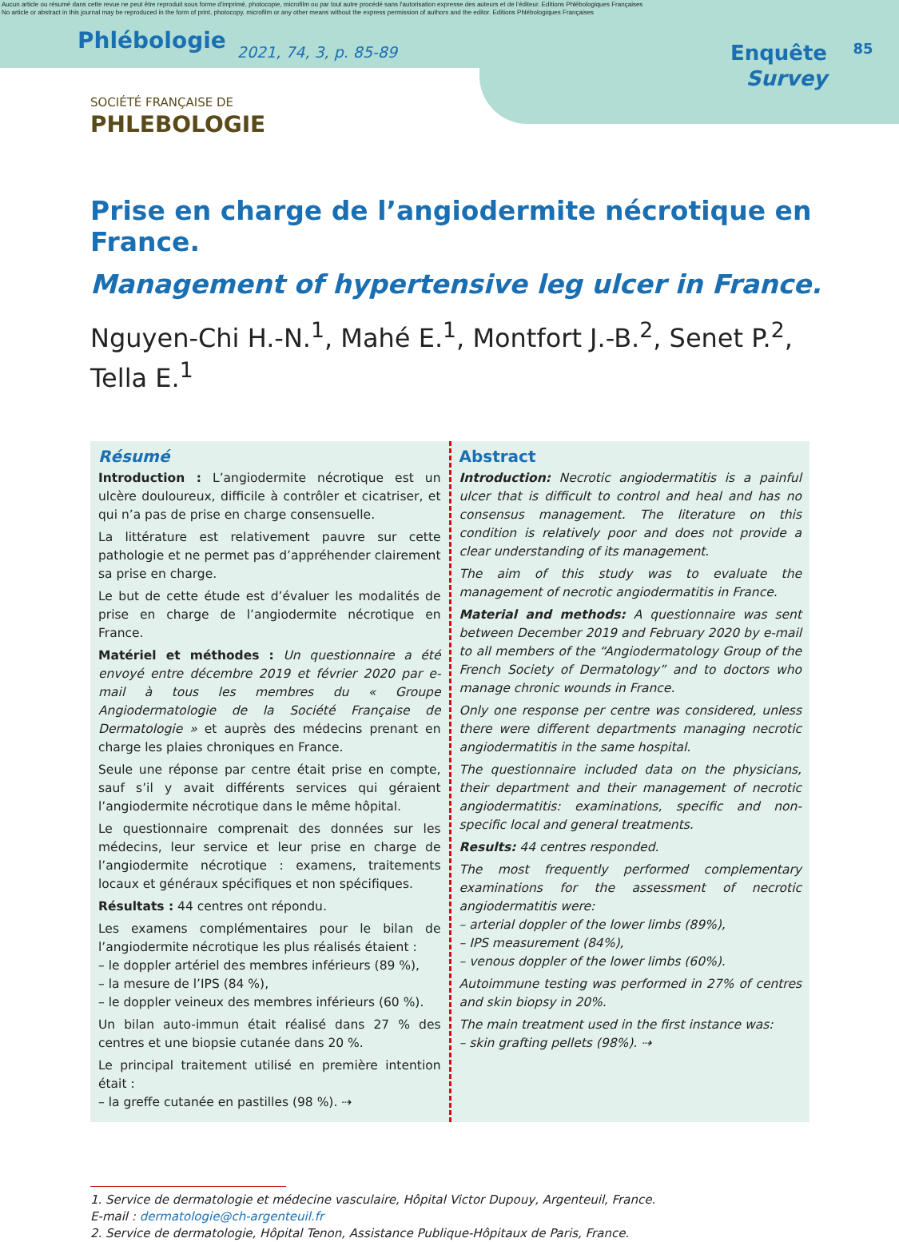Aucun article ou résumé dans cette revue ne peut être reproduit sous forme d'imprimé, photocopie, microfilm ou par tout autre procédé sans l'autorisation expresse des auteurs et de l'éditeur. Editions Phlébologiques Françaises
No article or abstract in this journal may be reproduced in the form of print, photocopy, microfilm or any other means without the express permission of authors and the editor. Editions Phlébologiques Françaises
Phlébologie
2021, 74, 3, p. 85-89
Enquête
Survey
85
SOCIÉTÉ FRANÇAISE DE
PHLEBOLOGIE
Prise en charge de l’angiodermite nécrotique en France.
Management of hypertensive leg ulcer in France.
Nguyen-Chi H.-N.<sup>1</sup>, Mahé E.<sup>1</sup>, Montfort J.-B.<sup>2</sup>, Senet P.<sup>2</sup>,
Tella E.<sup>1</sup>
Résumé
Introduction : L’angiodermite nécrotique est un ulcère douloureux, difficile à contrôler et cicatriser, et qui n’a pas de prise en charge consensuelle.
La littérature est relativement pauvre sur cette pathologie et ne permet pas d’appréhender clairement sa prise en charge.
Le but de cette étude est d’évaluer les modalités de prise en charge de l’angiodermite nécrotique en France.
Matériel et méthodes : Un questionnaire a été envoyé entre décembre 2019 et février 2020 par e-mail à tous les membres du « Groupe Angiodermatologie de la Société Française de Dermatologie » et auprès des médecins prenant en charge les plaies chroniques en France.
Seule une réponse par centre était prise en compte, sauf s’il y avait différents services qui géraient l’angiodermite nécrotique dans le même hôpital.
Le questionnaire comprenait des données sur les médecins, leur service et leur prise en charge de l’angiodermite nécrotique : examens, traitements locaux et généraux spécifiques et non spécifiques.
Résultats : 44 centres ont répondu.
Les examens complémentaires pour le bilan de l’angiodermite nécrotique les plus réalisés étaient :
– le doppler artériel des membres inférieurs (89 %),
– la mesure de l’IPS (84 %),
– le doppler veineux des membres inférieurs (60 %).
Un bilan auto-immun était réalisé dans 27 % des centres et une biopsie cutanée dans 20 %.
Le principal traitement utilisé en première intention était :
– la greffe cutanée en pastilles (98 %). ⇢
Abstract
Introduction: Necrotic angiodermatitis is a painful ulcer that is difficult to control and heal and has no consensus management. The literature on this condition is relatively poor and does not provide a clear understanding of its management.
The aim of this study was to evaluate the management of necrotic angiodermatitis in France.
Material and methods: A questionnaire was sent between December 2019 and February 2020 by e-mail to all members of the “Angiodermatology Group of the French Society of Dermatology” and to doctors who manage chronic wounds in France.
Only one response per centre was considered, unless there were different departments managing necrotic angiodermatitis in the same hospital.
The questionnaire included data on the physicians, their department and their management of necrotic angiodermatitis: examinations, specific and non-specific local and general treatments.
Results: 44 centres responded.
The most frequently performed complementary examinations for the assessment of necrotic angiodermatitis were:
– arterial doppler of the lower limbs (89%),
– IPS measurement (84%),
– venous doppler of the lower limbs (60%).
Autoimmune testing was performed in 27% of centres and skin biopsy in 20%.
The main treatment used in the first instance was:
– skin grafting pellets (98%). ⇢
1. Service de dermatologie et médecine vasculaire, Hôpital Victor Dupouy, Argenteuil, France.
E-mail : dermatologie@ch-argenteuil.fr
2. Service de dermatologie, Hôpital Tenon, Assistance Publique-Hôpitaux de Paris, France.